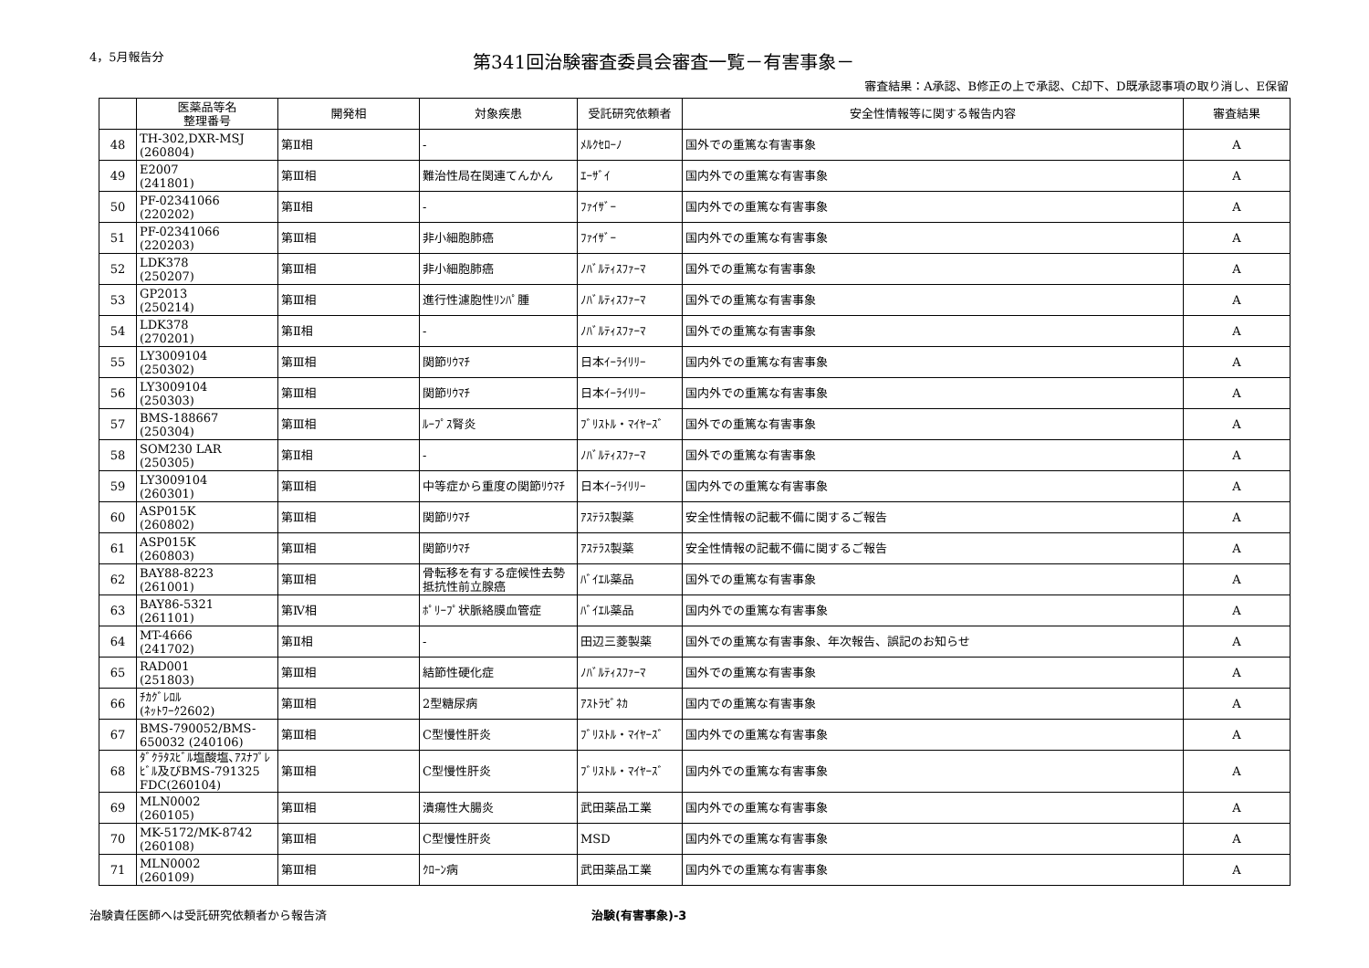4，5月報告分
第341回治験審査委員会審査一覧－有害事象－
審査結果：A承認、B修正の上で承認、C却下、D既承認事項の取り消し、E保留
| | 医薬品等名 整理番号 | 開発相 | 対象疾患 | 受託研究依頼者 | 安全性情報等に関する報告内容 | 審査結果 |
| --- | --- | --- | --- | --- | --- | --- |
| 48 | TH-302,DXR-MSJ (260804) | 第Ⅱ相 | - | ﾒﾙｸｾﾛｰﾉ | 国外での重篤な有害事象 | A |
| 49 | E2007 (241801) | 第Ⅲ相 | 難治性局在関連てんかん | ｴｰｻﾞｲ | 国内外での重篤な有害事象 | A |
| 50 | PF-02341066 (220202) | 第Ⅱ相 | - | ﾌｧｲｻﾞｰ | 国内外での重篤な有害事象 | A |
| 51 | PF-02341066 (220203) | 第Ⅲ相 | 非小細胞肺癌 | ﾌｧｲｻﾞｰ | 国内外での重篤な有害事象 | A |
| 52 | LDK378 (250207) | 第Ⅲ相 | 非小細胞肺癌 | ﾉﾊﾞﾙﾃｨｽﾌｧｰﾏ | 国外での重篤な有害事象 | A |
| 53 | GP2013 (250214) | 第Ⅲ相 | 進行性濾胞性ﾘﾝﾊﾟ腫 | ﾉﾊﾞﾙﾃｨｽﾌｧｰﾏ | 国外での重篤な有害事象 | A |
| 54 | LDK378 (270201) | 第Ⅱ相 | - | ﾉﾊﾞﾙﾃｨｽﾌｧｰﾏ | 国外での重篤な有害事象 | A |
| 55 | LY3009104 (250302) | 第Ⅲ相 | 関節ﾘｳﾏﾁ | 日本ｲｰﾗｲﾘﾘｰ | 国内外での重篤な有害事象 | A |
| 56 | LY3009104 (250303) | 第Ⅲ相 | 関節ﾘｳﾏﾁ | 日本ｲｰﾗｲﾘﾘｰ | 国内外での重篤な有害事象 | A |
| 57 | BMS-188667 (250304) | 第Ⅲ相 | ﾙｰﾌﾟｽ腎炎 | ﾌﾞﾘｽﾄﾙ・ﾏｲﾔｰｽﾞ | 国外での重篤な有害事象 | A |
| 58 | SOM230 LAR (250305) | 第Ⅱ相 | - | ﾉﾊﾞﾙﾃｨｽﾌｧｰﾏ | 国外での重篤な有害事象 | A |
| 59 | LY3009104 (260301) | 第Ⅲ相 | 中等症から重度の関節ﾘｳﾏﾁ | 日本ｲｰﾗｲﾘﾘｰ | 国内外での重篤な有害事象 | A |
| 60 | ASP015K (260802) | 第Ⅲ相 | 関節ﾘｳﾏﾁ | ｱｽﾃﾗｽ製薬 | 安全性情報の記載不備に関するご報告 | A |
| 61 | ASP015K (260803) | 第Ⅲ相 | 関節ﾘｳﾏﾁ | ｱｽﾃﾗｽ製薬 | 安全性情報の記載不備に関するご報告 | A |
| 62 | BAY88-8223 (261001) | 第Ⅲ相 | 骨転移を有する症候性去勢抵抗性前立腺癌 | ﾊﾞｲｴﾙ薬品 | 国外での重篤な有害事象 | A |
| 63 | BAY86-5321 (261101) | 第Ⅳ相 | ﾎﾟﾘｰﾌﾟ状脈絡膜血管症 | ﾊﾞｲｴﾙ薬品 | 国内外での重篤な有害事象 | A |
| 64 | MT-4666 (241702) | 第Ⅱ相 | - | 田辺三菱製薬 | 国外での重篤な有害事象、年次報告、誤記のお知らせ | A |
| 65 | RAD001 (251803) | 第Ⅲ相 | 結節性硬化症 | ﾉﾊﾞﾙﾃｨｽﾌｧｰﾏ | 国外での重篤な有害事象 | A |
| 66 | ﾁｶｸﾞﾚﾛﾙ (ﾈｯﾄﾜｰｸ2602) | 第Ⅲ相 | 2型糖尿病 | ｱｽﾄﾗｾﾞﾈｶ | 国内での重篤な有害事象 | A |
| 67 | BMS-790052/BMS-650032 (240106) | 第Ⅲ相 | C型慢性肝炎 | ﾌﾞﾘｽﾄﾙ・ﾏｲﾔｰｽﾞ | 国内外での重篤な有害事象 | A |
| 68 | ﾀﾞｸﾗﾀｽﾋﾞﾙ塩酸塩､ｱｽﾅﾌﾟﾚﾋﾞﾙ及びBMS-791325 FDC(260104) | 第Ⅲ相 | C型慢性肝炎 | ﾌﾞﾘｽﾄﾙ・ﾏｲﾔｰｽﾞ | 国内外での重篤な有害事象 | A |
| 69 | MLN0002 (260105) | 第Ⅲ相 | 潰瘍性大腸炎 | 武田薬品工業 | 国内外での重篤な有害事象 | A |
| 70 | MK-5172/MK-8742 (260108) | 第Ⅲ相 | C型慢性肝炎 | MSD | 国内外での重篤な有害事象 | A |
| 71 | MLN0002 (260109) | 第Ⅲ相 | ｸﾛｰﾝ病 | 武田薬品工業 | 国内外での重篤な有害事象 | A |
治験責任医師へは受託研究依頼者から報告済
治験(有害事象)-3